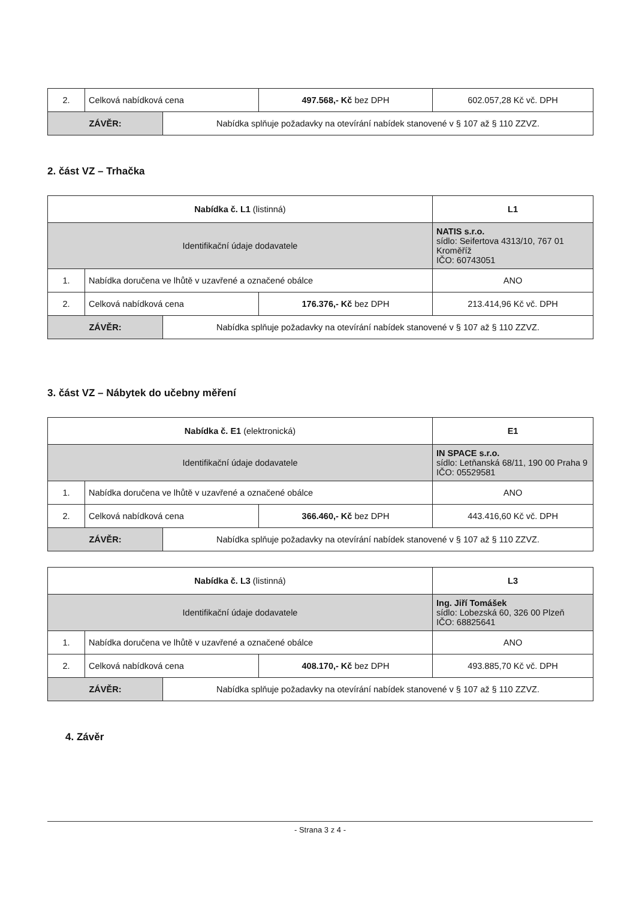| 2. | Celková nabídková cena | | 497.568,- Kč bez DPH | 602.057,28 Kč vč. DPH |
| ZÁVĚR: | | Nabídka splňuje požadavky na otevírání nabídek stanovené v § 107 až § 110 ZZVZ. | | |
2. část VZ – Trhačka
| Nabídka č. L1 (listinná) | | | | L1 |
| Identifikační údaje dodavatele | | | | NATIS s.r.o. sídlo: Seifertova 4313/10, 767 01 Kroměříž IČO: 60743051 |
| 1. | Nabídka doručena ve lhůtě v uzavřené a označené obálce | | | ANO |
| 2. | Celková nabídková cena | | 176.376,- Kč bez DPH | 213.414,96 Kč vč. DPH |
| ZÁVĚR: | | Nabídka splňuje požadavky na otevírání nabídek stanovené v § 107 až § 110 ZZVZ. | | |
3. část VZ – Nábytek do učebny měření
| Nabídka č. E1 (elektronická) | | | | E1 |
| Identifikační údaje dodavatele | | | | IN SPACE s.r.o. sídlo: Letňanská 68/11, 190 00 Praha 9 IČO: 05529581 |
| 1. | Nabídka doručena ve lhůtě v uzavřené a označené obálce | | | ANO |
| 2. | Celková nabídková cena | | 366.460,- Kč bez DPH | 443.416,60 Kč vč. DPH |
| ZÁVĚR: | | Nabídka splňuje požadavky na otevírání nabídek stanovené v § 107 až § 110 ZZVZ. | | |
| Nabídka č. L3 (listinná) | | | | L3 |
| Identifikační údaje dodavatele | | | | Ing. Jiří Tomášek sídlo: Lobezská 60, 326 00 Plzeň IČO: 68825641 |
| 1. | Nabídka doručena ve lhůtě v uzavřené a označené obálce | | | ANO |
| 2. | Celková nabídková cena | | 408.170,- Kč bez DPH | 493.885,70 Kč vč. DPH |
| ZÁVĚR: | | Nabídka splňuje požadavky na otevírání nabídek stanovené v § 107 až § 110 ZZVZ. | | |
4. Závěr
- Strana 3 z 4 -